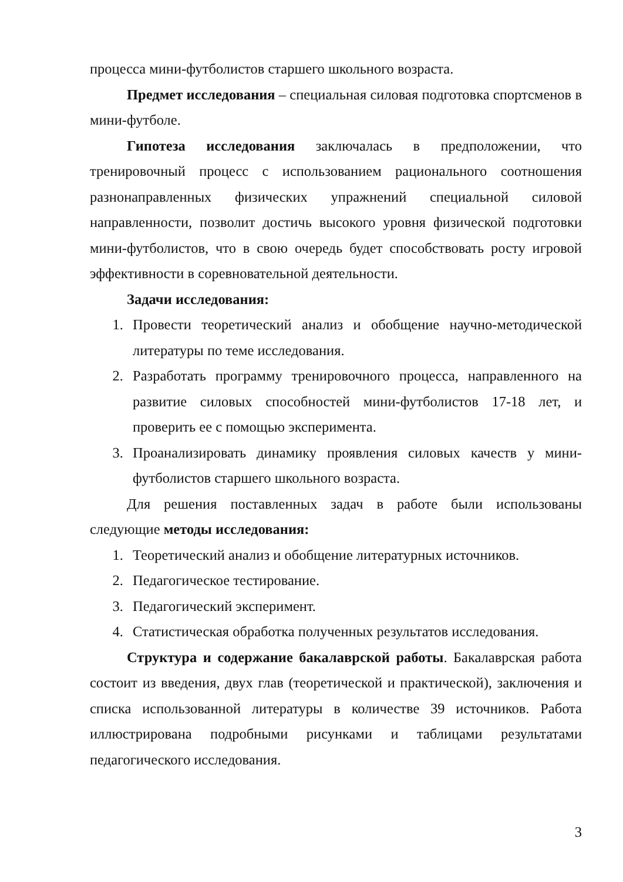процесса мини-футболистов старшего школьного возраста.
Предмет исследования – специальная силовая подготовка спортсменов в мини-футболе.
Гипотеза исследования заключалась в предположении, что тренировочный процесс с использованием рационального соотношения разнонаправленных физических упражнений специальной силовой направленности, позволит достичь высокого уровня физической подготовки мини-футболистов, что в свою очередь будет способствовать росту игровой эффективности в соревновательной деятельности.
Задачи исследования:
1. Провести теоретический анализ и обобщение научно-методической литературы по теме исследования.
2. Разработать программу тренировочного процесса, направленного на развитие силовых способностей мини-футболистов 17-18 лет, и проверить ее с помощью эксперимента.
3. Проанализировать динамику проявления силовых качеств у мини-футболистов старшего школьного возраста.
Для решения поставленных задач в работе были использованы следующие методы исследования:
1. Теоретический анализ и обобщение литературных источников.
2. Педагогическое тестирование.
3. Педагогический эксперимент.
4. Статистическая обработка полученных результатов исследования.
Структура и содержание бакалаврской работы. Бакалаврская работа состоит из введения, двух глав (теоретической и практической), заключения и списка использованной литературы в количестве 39 источников. Работа иллюстрирована подробными рисунками и таблицами результатами педагогического исследования.
3